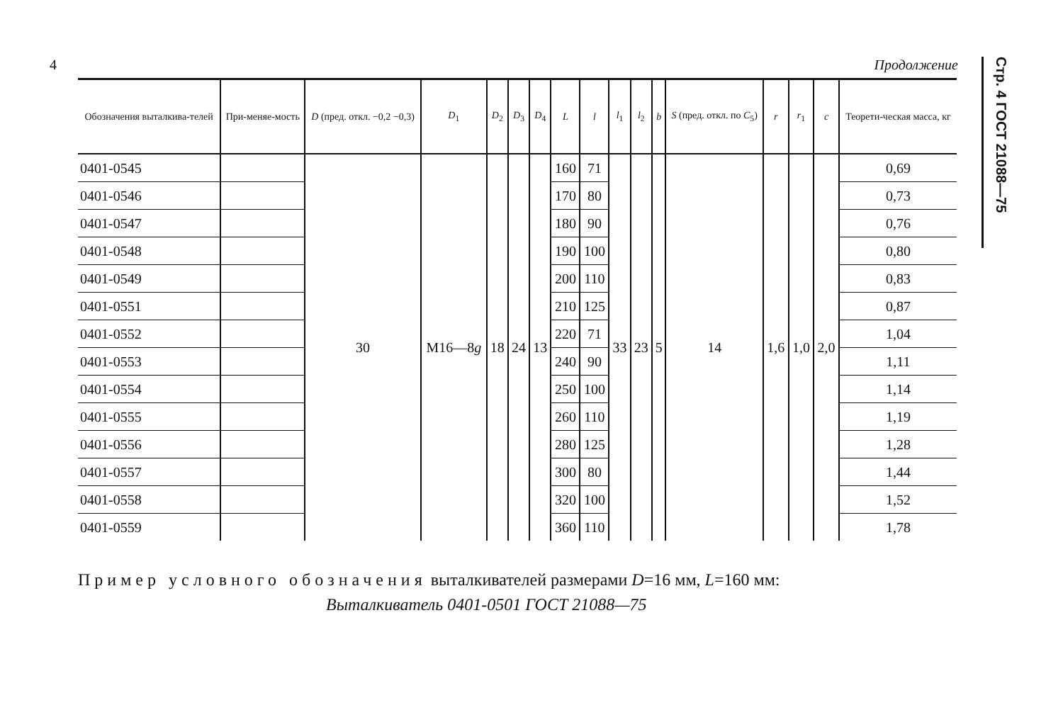4 Продолжение
Стр. 4 ГОСТ 21088—75
| Обозначения выталкива-телей | При-меняе-мость | D (пред. откл. −0,2 −0,3) | D<sub>1</sub> | D<sub>2</sub> | D<sub>3</sub> | D<sub>4</sub> | L | l | l<sub>1</sub> | l<sub>2</sub> | b | S (пред. откл. по C<sub>5</sub>) | r | r<sub>1</sub> | c | Теорети-ческая масса, кг |
| --- | --- | --- | --- | --- | --- | --- | --- | --- | --- | --- | --- | --- | --- | --- | --- | --- |
| 0401-0545 | | 30 | M16—8 g | 18 | 24 | 13 | 160 | 71 | 33 | 23 | 5 | 14 | 1,6 | 1,0 | 2,0 | 0,69 |
| 0401-0546 | | | | | | | 170 | 80 | | | | | | | | 0,73 |
| 0401-0547 | | | | | | | 180 | 90 | | | | | | | | 0,76 |
| 0401-0548 | | | | | | | 190 | 100 | | | | | | | | 0,80 |
| 0401-0549 | | | | | | | 200 | 110 | | | | | | | | 0,83 |
| 0401-0551 | | | | | | | 210 | 125 | | | | | | | | 0,87 |
| 0401-0552 | | | | | | | 220 | 71 | | | | | | | | 1,04 |
| 0401-0553 | | | | | | | 240 | 90 | | | | | | | | 1,11 |
| 0401-0554 | | | | | | | 250 | 100 | | | | | | | | 1,14 |
| 0401-0555 | | | | | | | 260 | 110 | | | | | | | | 1,19 |
| 0401-0556 | | | | | | | 280 | 125 | | | | | | | | 1,28 |
| 0401-0557 | | | | | | | 300 | 80 | | | | | | | | 1,44 |
| 0401-0558 | | | | | | | 320 | 100 | | | | | | | | 1,52 |
| 0401-0559 | | | | | | | 360 | 110 | | | | | | | | 1,78 |
Пример условного обозначения выталкивателей размерами D=16 мм, L=160 мм:
Выталкиватель 0401-0501 ГОСТ 21088—75